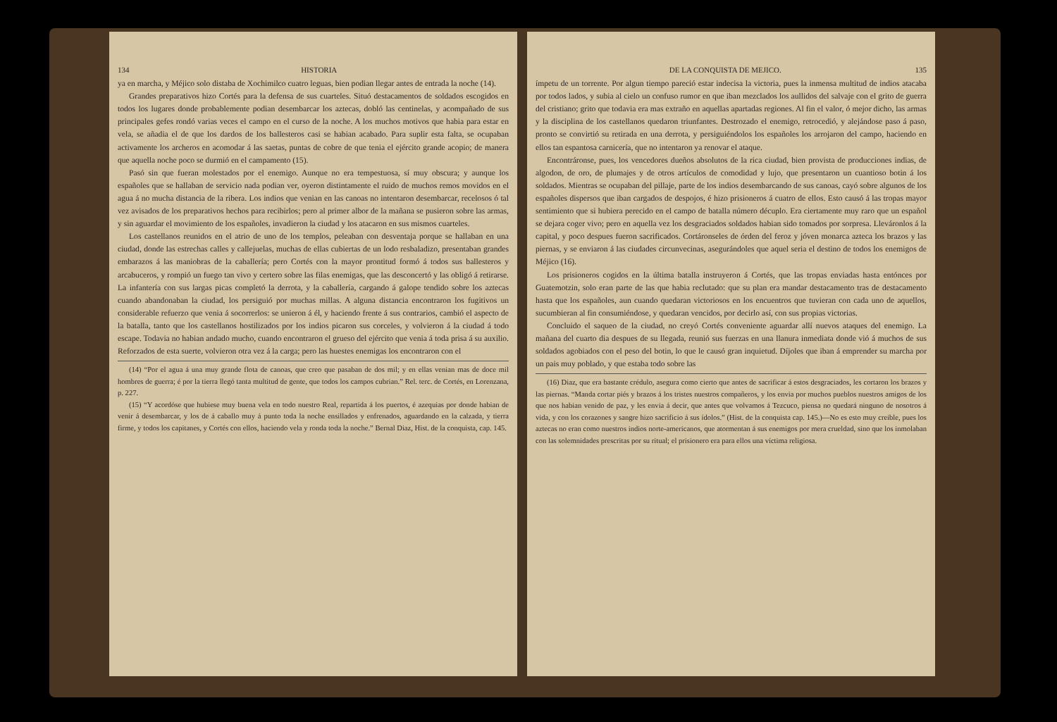134 HISTORIA
ya en marcha, y Méjico solo distaba de Xochimilco cuatro leguas, bien podian llegar antes de entrada la noche (14).
Grandes preparativos hizo Cortés para la defensa de sus cuarteles. Situó destacamentos de soldados escogidos en todos los lugares donde probablemente podian desembarcar los aztecas, dobló las centinelas, y acompañado de sus principales gefes rondó varias veces el campo en el curso de la noche. A los muchos motivos que habia para estar en vela, se añadia el de que los dardos de los ballesteros casi se habian acabado. Para suplir esta falta, se ocupaban activamente los archeros en acomodar á las saetas, puntas de cobre de que tenia el ejército grande acopio; de manera que aquella noche poco se durmió en el campamento (15).
Pasó sin que fueran molestados por el enemigo. Aunque no era tempestuosa, sí muy obscura; y aunque los españoles que se hallaban de servicio nada podian ver, oyeron distintamente el ruido de muchos remos movidos en el agua á no mucha distancia de la ribera. Los indios que venian en las canoas no intentaron desembarcar, recelosos ó tal vez avisados de los preparativos hechos para recibirlos; pero al primer albor de la mañana se pusieron sobre las armas, y sin aguardar el movimiento de los españoles, invadieron la ciudad y los atacaron en sus mismos cuarteles.
Los castellanos reunidos en el atrio de uno de los templos, peleaban con desventaja porque se hallaban en una ciudad, donde las estrechas calles y callejuelas, muchas de ellas cubiertas de un lodo resbaladizo, presentaban grandes embarazos á las maniobras de la caballería; pero Cortés con la mayor prontitud formó á todos sus ballesteros y arcabuceros, y rompió un fuego tan vivo y certero sobre las filas enemigas, que las desconcertó y las obligó á retirarse. La infantería con sus largas picas completó la derrota, y la caballería, cargando á galope tendido sobre los aztecas cuando abandonaban la ciudad, los persiguió por muchas millas. A alguna distancia encontraron los fugitivos un considerable refuerzo que venia á socorrerlos: se unieron á él, y haciendo frente á sus contrarios, cambió el aspecto de la batalla, tanto que los castellanos hostilizados por los indios picaron sus corceles, y volvieron á la ciudad á todo escape. Todavia no habian andado mucho, cuando encontraron el grueso del ejército que venia á toda prisa á su auxilio. Reforzados de esta suerte, volvieron otra vez á la carga; pero las huestes enemigas los encontraron con el
(14) “Por el agua á una muy grande flota de canoas, que creo que pasaban de dos mil; y en ellas venian mas de doce mil hombres de guerra; é por la tierra llegó tanta multitud de gente, que todos los campos cubrian.” Rel. terc. de Cortés, en Lorenzana, p. 227.
(15) “Y acordóse que hubiese muy buena vela en todo nuestro Real, repartida á los puertos, é azequias por donde habian de venir á desembarcar, y los de á caballo muy á punto toda la noche ensillados y enfrenados, aguardando en la calzada, y tierra firme, y todos los capitanes, y Cortés con ellos, haciendo vela y ronda toda la noche.” Bernal Diaz, Hist. de la conquista, cap. 145.
DE LA CONQUISTA DE MEJICO. 135
ímpetu de un torrente. Por algun tiempo pareció estar indecisa la victoria, pues la inmensa multitud de indios atacaba por todos lados, y subia al cielo un confuso rumor en que iban mezclados los aullidos del salvaje con el grito de guerra del cristiano; grito que todavia era mas extraño en aquellas apartadas regiones. Al fin el valor, ó mejor dicho, las armas y la disciplina de los castellanos quedaron triunfantes. Destrozado el enemigo, retrocedió, y alejándose paso á paso, pronto se convirtió su retirada en una derrota, y persiguiéndolos los españoles los arrojaron del campo, haciendo en ellos tan espantosa carnicería, que no intentaron ya renovar el ataque.
Encontráronse, pues, los vencedores dueños absolutos de la rica ciudad, bien provista de producciones indias, de algodon, de oro, de plumajes y de otros artículos de comodidad y lujo, que presentaron un cuantioso botin á los soldados. Mientras se ocupaban del pillaje, parte de los indios desembarcando de sus canoas, cayó sobre algunos de los españoles dispersos que iban cargados de despojos, é hizo prisioneros á cuatro de ellos. Esto causó á las tropas mayor sentimiento que si hubiera perecido en el campo de batalla número décuplo. Era ciertamente muy raro que un español se dejara coger vivo; pero en aquella vez los desgraciados soldados habian sido tomados por sorpresa. Lleváronlos á la capital, y poco despues fueron sacrificados. Cortáronseles de órden del feroz y jóven monarca azteca los brazos y las piernas, y se enviaron á las ciudades circunvecinas, asegurándoles que aquel seria el destino de todos los enemigos de Méjico (16).
Los prisioneros cogidos en la última batalla instruyeron á Cortés, que las tropas enviadas hasta entónces por Guatemotzin, solo eran parte de las que habia reclutado: que su plan era mandar destacamento tras de destacamento hasta que los españoles, aun cuando quedaran victoriosos en los encuentros que tuvieran con cada uno de aquellos, sucumbieran al fin consumiéndose, y quedaran vencidos, por decirlo así, con sus propias victorias.
Concluido el saqueo de la ciudad, no creyó Cortés conveniente aguardar allí nuevos ataques del enemigo. La mañana del cuarto dia despues de su llegada, reunió sus fuerzas en una llanura inmediata donde vió á muchos de sus soldados agobiados con el peso del botin, lo que le causó gran inquietud. Díjoles que iban á emprender su marcha por un pais muy poblado, y que estaba todo sobre las
(16) Diaz, que era bastante crédulo, asegura como cierto que antes de sacrificar á estos desgraciados, les cortaron los brazos y las piernas. “Manda cortar piés y brazos á los tristes nuestros compañeros, y los envia por muchos pueblos nuestros amigos de los que nos habian venido de paz, y les envia á decir, que antes que volvamos á Tezcuco, piensa no quedará ninguno de nosotros á vida, y con los corazones y sangre hizo sacrificio á sus ídolos.” (Hist. de la conquista cap. 145.)—No es esto muy creible, pues los aztecas no eran como nuestros indios norte-americanos, que atormentan á sus enemigos por mera crueldad, sino que los inmolaban con las solemnidades prescritas por su ritual; el prisionero era para ellos una víctima religiosa.